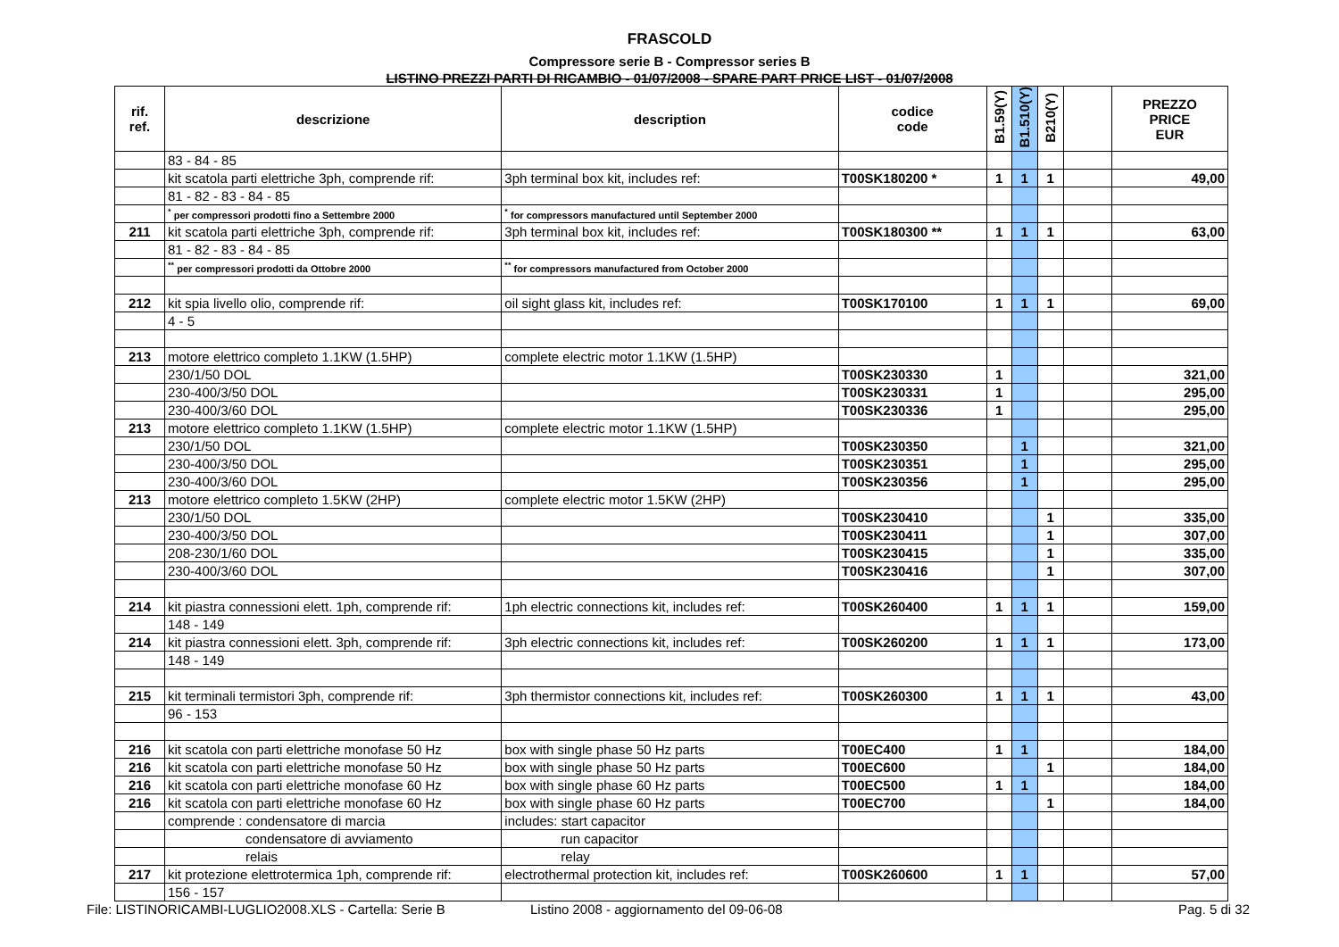FRASCOLD
Compressore serie B - Compressor series B
LISTINO PREZZI PARTI DI RICAMBIO - 01/07/2008 - SPARE PART PRICE LIST - 01/07/2008
| rif. ref. | descrizione | description | codice code | B1.59(Y) | B1.510(Y) | B210(Y) | | PREZZO PRICE EUR |
| --- | --- | --- | --- | --- | --- | --- | --- | --- |
| | 83 - 84 - 85 | | | | | | | |
| | kit scatola parti elettriche 3ph, comprende rif: | 3ph terminal box kit, includes ref: | T00SK180200 * | 1 | 1 | 1 | | 49,00 |
| | 81 - 82 - 83 - 84 - 85 | | | | | | | |
| | <sup>*</sup> per compressori prodotti fino a Settembre 2000 | <sup>*</sup> for compressors manufactured until September 2000 | | | | | | |
| 211 | kit scatola parti elettriche 3ph, comprende rif: | 3ph terminal box kit, includes ref: | T00SK180300 ** | 1 | 1 | 1 | | 63,00 |
| | 81 - 82 - 83 - 84 - 85 | | | | | | | |
| | <sup>**</sup> per compressori prodotti da Ottobre 2000 | <sup>**</sup> for compressors manufactured from October 2000 | | | | | | |
| 212 | kit spia livello olio, comprende rif: | oil sight glass kit, includes ref: | T00SK170100 | 1 | 1 | 1 | | 69,00 |
| | 4 - 5 | | | | | | | |
| 213 | motore elettrico completo 1.1KW (1.5HP) | complete electric motor 1.1KW (1.5HP) | | | | | | |
| | 230/1/50 DOL | | T00SK230330 | 1 | | | | 321,00 |
| | 230-400/3/50 DOL | | T00SK230331 | 1 | | | | 295,00 |
| | 230-400/3/60 DOL | | T00SK230336 | 1 | | | | 295,00 |
| 213 | motore elettrico completo 1.1KW (1.5HP) | complete electric motor 1.1KW (1.5HP) | | | | | | |
| | 230/1/50 DOL | | T00SK230350 | | 1 | | | 321,00 |
| | 230-400/3/50 DOL | | T00SK230351 | | 1 | | | 295,00 |
| | 230-400/3/60 DOL | | T00SK230356 | | 1 | | | 295,00 |
| 213 | motore elettrico completo 1.5KW (2HP) | complete electric motor 1.5KW (2HP) | | | | | | |
| | 230/1/50 DOL | | T00SK230410 | | | 1 | | 335,00 |
| | 230-400/3/50 DOL | | T00SK230411 | | | 1 | | 307,00 |
| | 208-230/1/60 DOL | | T00SK230415 | | | 1 | | 335,00 |
| | 230-400/3/60 DOL | | T00SK230416 | | | 1 | | 307,00 |
| 214 | kit piastra connessioni elett. 1ph, comprende rif: | 1ph electric connections kit, includes ref: | T00SK260400 | 1 | 1 | 1 | | 159,00 |
| | 148 - 149 | | | | | | | |
| 214 | kit piastra connessioni elett. 3ph, comprende rif: | 3ph electric connections kit, includes ref: | T00SK260200 | 1 | 1 | 1 | | 173,00 |
| | 148 - 149 | | | | | | | |
| 215 | kit terminali termistori 3ph, comprende rif: | 3ph thermistor connections kit, includes ref: | T00SK260300 | 1 | 1 | 1 | | 43,00 |
| | 96 - 153 | | | | | | | |
| 216 | kit scatola con parti elettriche monofase 50 Hz | box with single phase 50 Hz parts | T00EC400 | 1 | 1 | | | 184,00 |
| 216 | kit scatola con parti elettriche monofase 50 Hz | box with single phase 50 Hz parts | T00EC600 | | | 1 | | 184,00 |
| 216 | kit scatola con parti elettriche monofase 60 Hz | box with single phase 60 Hz parts | T00EC500 | 1 | 1 | | | 184,00 |
| 216 | kit scatola con parti elettriche monofase 60 Hz | box with single phase 60 Hz parts | T00EC700 | | | 1 | | 184,00 |
| | comprende : condensatore di marcia | includes: start capacitor | | | | | | |
| | condensatore di avviamento | run capacitor | | | | | | |
| | relais | relay | | | | | | |
| 217 | kit protezione elettrotermica 1ph, comprende rif: | electrothermal protection kit, includes ref: | T00SK260600 | 1 | 1 | | | 57,00 |
| | 156 - 157 | | | | | | | |
File: LISTINORICAMBI-LUGLIO2008.XLS - Cartella: Serie B Listino 2008 - aggiornamento del 09-06-08 Pag. 5 di 32